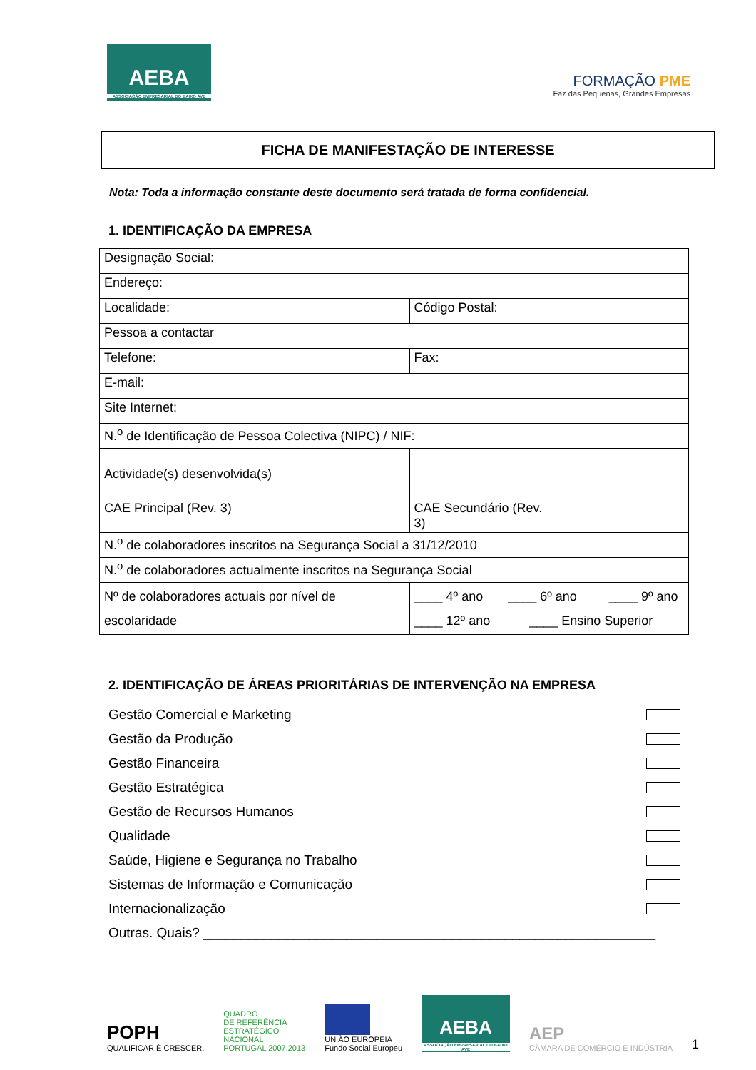AEBA
ASSOCIAÇÃO EMPRESARIAL DO BAIXO AVE
FORMAÇÃO PME
Faz das Pequenas, Grandes Empresas
FICHA DE MANIFESTAÇÃO DE INTERESSE
Nota: Toda a informação constante deste documento será tratada de forma confidencial.
1. IDENTIFICAÇÃO DA EMPRESA
| Designação Social: | | | | | |
| Endereço: | | | | | |
| Localidade: | | | Código Postal: | | |
| Pessoa a contactar | | | | | |
| Telefone: | | | Fax: | | |
| E-mail: | | | | | |
| Site Internet: | | | | | |
| N.<sup>o</sup> de Identificação de Pessoa Colectiva (NIPC) / NIF: | | | | | |
| Actividade(s) desenvolvida(s) | | | | | |
| CAE Principal (Rev. 3) | | CAE Secundário (Rev. 3) | | | |
| N.<sup>o</sup> de colaboradores inscritos na Segurança Social a 31/12/2010 | | | | | |
| N.<sup>o</sup> de colaboradores actualmente inscritos na Segurança Social | | | | | |
| Nº de colaboradores actuais por nível de escolaridade | | | ____ 4º ano ____ 6º ano ____ 9º ano ____ 12º ano ____ Ensino Superior | | |
2. IDENTIFICAÇÃO DE ÁREAS PRIORITÁRIAS DE INTERVENÇÃO NA EMPRESA
Gestão Comercial e Marketing
Gestão da Produção
Gestão Financeira
Gestão Estratégica
Gestão de Recursos Humanos
Qualidade
Saúde, Higiene e Segurança no Trabalho
Sistemas de Informação e Comunicação
Internacionalização
Outras. Quais? ____________________________________________________________
POPH
QUALIFICAR É CRESCER.
QUADRO
DE REFERÊNCIA
ESTRATÉGICO
NACIONAL
PORTUGAL 2007.2013
UNIÃO EUROPEIA
Fundo Social Europeu
AEBA
ASSOCIAÇÃO EMPRESARIAL DO BAIXO AVE
AEP
CÂMARA DE COMÉRCIO E INDÚSTRIA
1